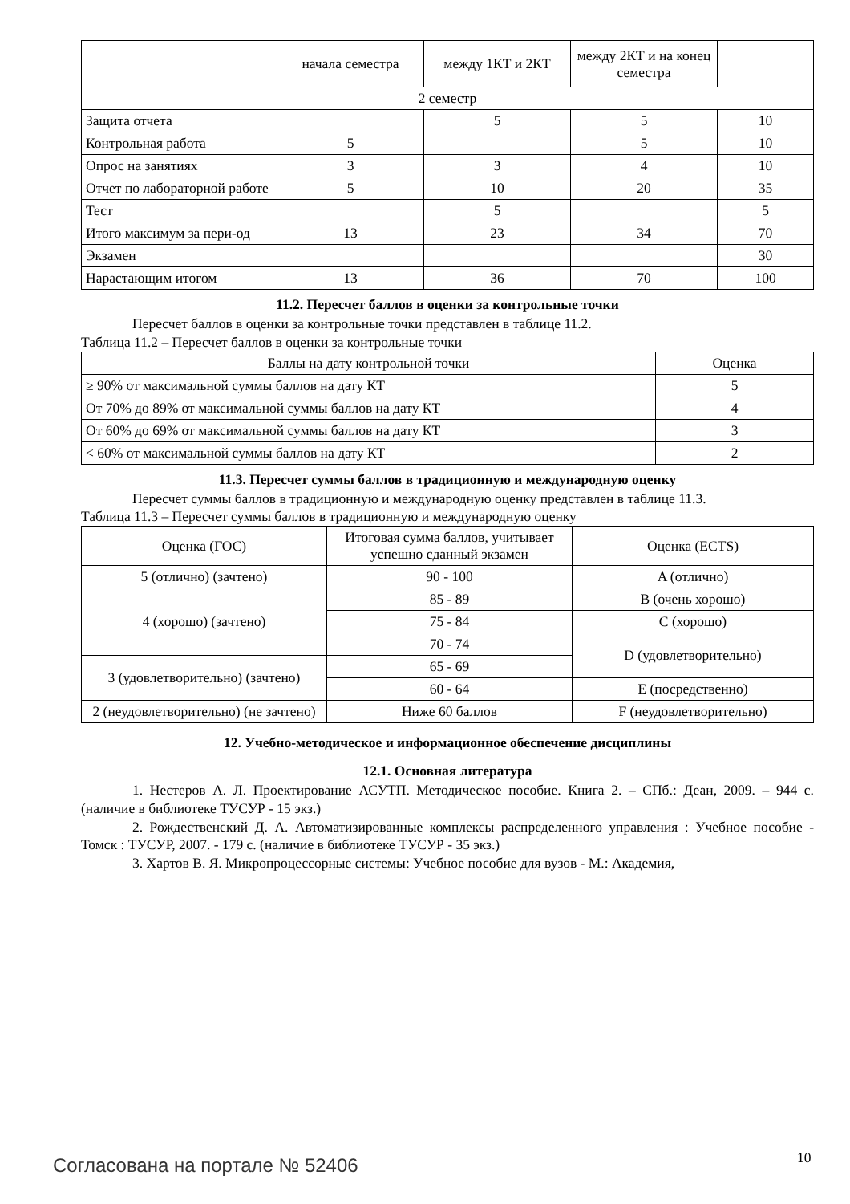| | начала семестра | между 1КТ и 2КТ | между 2КТ и на конец семестра | |
| 2 семестр | | | | |
| Защита отчета | | 5 | 5 | 10 |
| Контрольная работа | 5 | | 5 | 10 |
| Опрос на занятиях | 3 | 3 | 4 | 10 |
| Отчет по лабораторной работе | 5 | 10 | 20 | 35 |
| Тест | | 5 | | 5 |
| Итого максимум за пери-од | 13 | 23 | 34 | 70 |
| Экзамен | | | | 30 |
| Нарастающим итогом | 13 | 36 | 70 | 100 |
11.2. Пересчет баллов в оценки за контрольные точки
Пересчет баллов в оценки за контрольные точки представлен в таблице 11.2.
Таблица 11.2 – Пересчет баллов в оценки за контрольные точки
| Баллы на дату контрольной точки | Оценка |
| --- | --- |
| ≥ 90% от максимальной суммы баллов на дату КТ | 5 |
| От 70% до 89% от максимальной суммы баллов на дату КТ | 4 |
| От 60% до 69% от максимальной суммы баллов на дату КТ | 3 |
| < 60% от максимальной суммы баллов на дату КТ | 2 |
11.3. Пересчет суммы баллов в традиционную и международную оценку
Пересчет суммы баллов в традиционную и международную оценку представлен в таблице 11.3.
Таблица 11.3 – Пересчет суммы баллов в традиционную и международную оценку
| Оценка (ГОС) | Итоговая сумма баллов, учитывает успешно сданный экзамен | Оценка (ECTS) |
| --- | --- | --- |
| 5 (отлично) (зачтено) | 90 - 100 | A (отлично) |
| 4 (хорошо) (зачтено) | 85 - 89 | B (очень хорошо) |
| | 75 - 84 | C (хорошо) |
| | 70 - 74 | D (удовлетворительно) |
| 3 (удовлетворительно) (зачтено) | 65 - 69 | |
| | 60 - 64 | E (посредственно) |
| 2 (неудовлетворительно) (не зачтено) | Ниже 60 баллов | F (неудовлетворительно) |
12. Учебно-методическое и информационное обеспечение дисциплины
12.1. Основная литература
1. Нестеров А. Л. Проектирование АСУТП. Методическое пособие. Книга 2. – СПб.: Деан, 2009. – 944 с. (наличие в библиотеке ТУСУР - 15 экз.)
2. Рождественский Д. А. Автоматизированные комплексы распределенного управления : Учебное пособие - Томск : ТУСУР, 2007. - 179 с. (наличие в библиотеке ТУСУР - 35 экз.)
3. Хартов В. Я. Микропроцессорные системы: Учебное пособие для вузов - М.: Академия,
Согласована на портале № 52406 10